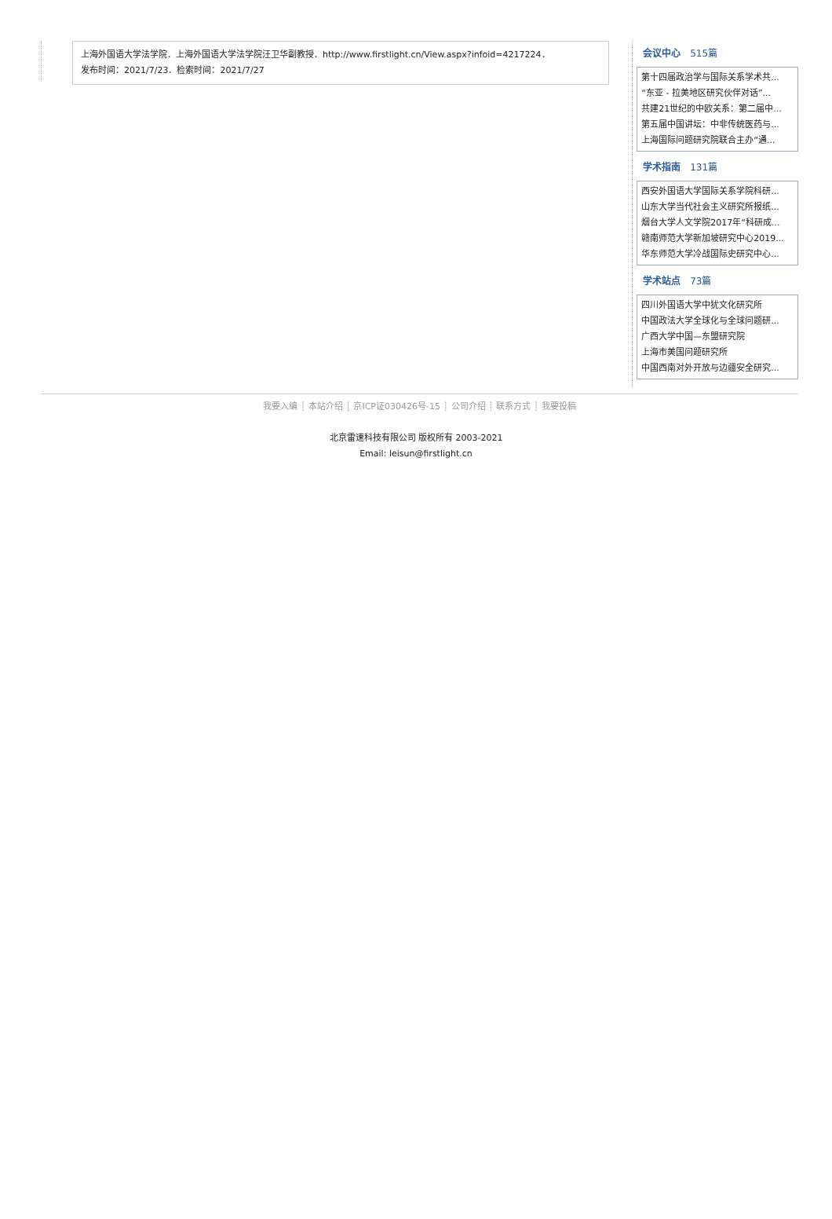上海外国语大学法学院．上海外国语大学法学院汪卫华副教授．http://www.firstlight.cn/View.aspx?infoid=4217224．
发布时间：2021/7/23．检索时间：2021/7/27
会议中心 515篇
第十四届政治学与国际关系学术共...
“东亚 - 拉美地区研究伙伴对话”...
共建21世纪的中欧关系：第二届中...
第五届中国讲坛：中非传统医药与...
上海国际问题研究院联合主办“通...
学术指南 131篇
西安外国语大学国际关系学院科研...
山东大学当代社会主义研究所报纸...
烟台大学人文学院2017年“科研成...
赣南师范大学新加坡研究中心2019...
华东师范大学冷战国际史研究中心...
学术站点 73篇
四川外国语大学中犹文化研究所
中国政法大学全球化与全球问题研...
广西大学中国—东盟研究院
上海市美国问题研究所
中国西南对外开放与边疆安全研究...
我要入编 ┊ 本站介绍 ┊ 京ICP证030426号-15 ┊ 公司介绍 ┊ 联系方式 ┊ 我要投稿
北京雷速科技有限公司 版权所有 2003-2021
Email: leisun@firstlight.cn